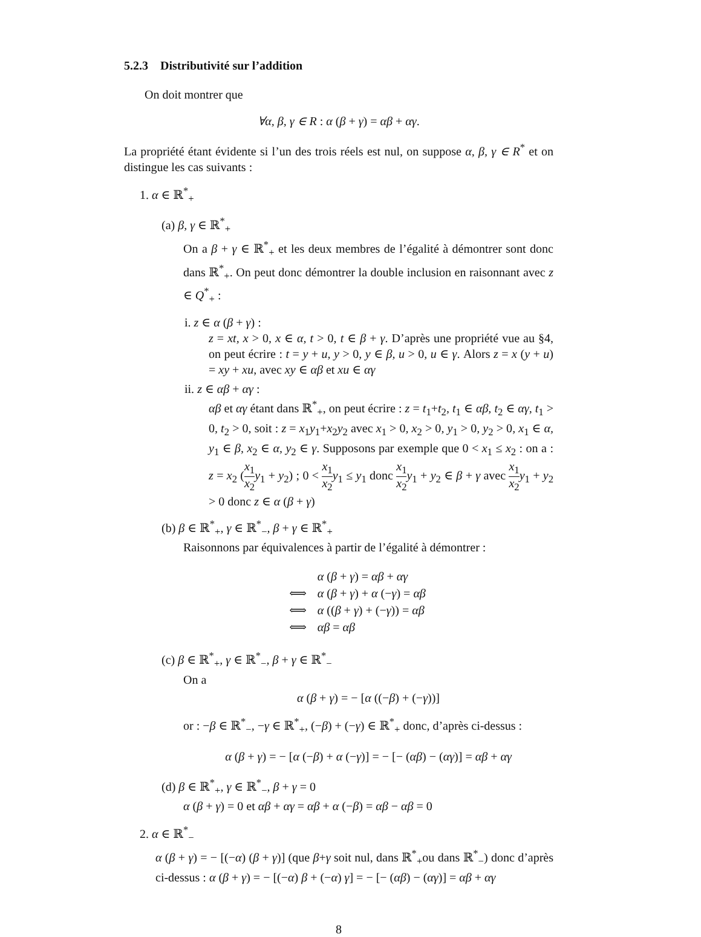5.2.3 Distributivité sur l’addition
On doit montrer que
∀α, β, γ ∈ R : α (β + γ) = αβ + αγ.
La propriété étant évidente si l’un des trois réels est nul, on suppose α, β, γ ∈ R<sup>*</sup> et on distingue les cas suivants :
1. α ∈ ℝ<sup>*</sup><sub>+</sub>
(a) β, γ ∈ ℝ<sup>*</sup><sub>+</sub>
On a β + γ ∈ ℝ<sup>*</sup><sub>+</sub> et les deux membres de l’égalité à démontrer sont donc dans ℝ<sup>*</sup><sub>+</sub>. On peut donc démontrer la double inclusion en raisonnant avec z ∈ Q<sup>*</sup><sub>+</sub> :
i. z ∈ α (β + γ) :
z = xt, x > 0, x ∈ α, t > 0, t ∈ β + γ. D’après une propriété vue au §4, on peut écrire : t = y + u, y > 0, y ∈ β, u > 0, u ∈ γ. Alors z = x (y + u) = xy + xu, avec xy ∈ αβ et xu ∈ αγ
ii. z ∈ αβ + αγ :
αβ et αγ étant dans ℝ<sup>*</sup><sub>+</sub>, on peut écrire : z = t<sub>1</sub>+t<sub>2</sub>, t<sub>1</sub> ∈ αβ, t<sub>2</sub> ∈ αγ, t<sub>1</sub> > 0, t<sub>2</sub> > 0, soit : z = x<sub>1</sub>y<sub>1</sub>+x<sub>2</sub>y<sub>2</sub> avec x<sub>1</sub> > 0, x<sub>2</sub> > 0, y<sub>1</sub> > 0, y<sub>2</sub> > 0, x<sub>1</sub> ∈ α, y<sub>1</sub> ∈ β, x<sub>2</sub> ∈ α, y<sub>2</sub> ∈ γ. Supposons par exemple que 0 < x<sub>1</sub> ≤ x<sub>2</sub> : on a : z = x<sub>2</sub> (x<sub>1</sub> x<sub>2</sub> y<sub>1</sub> + y<sub>2</sub>) ; 0 < x<sub>1</sub> x<sub>2</sub> y<sub>1</sub> ≤ y<sub>1</sub> donc x<sub>1</sub> x<sub>2</sub> y<sub>1</sub> + y<sub>2</sub> ∈ β + γ avec x<sub>1</sub> x<sub>2</sub> y<sub>1</sub> + y<sub>2</sub> > 0 donc z ∈ α (β + γ)
(b) β ∈ ℝ<sup>*</sup><sub>+</sub>, γ ∈ ℝ<sup>*</sup><sub>−</sub>, β + γ ∈ ℝ<sup>*</sup><sub>+</sub>
Raisonnons par équivalences à partir de l’égalité à démontrer :
| | α ( β + γ ) = αβ + αγ |
| ⟺ | α ( β + γ ) + α (− γ ) = αβ |
| ⟺ | α (( β + γ ) + (− γ )) = αβ |
| ⟺ | αβ = αβ |
(c) β ∈ ℝ<sup>*</sup><sub>+</sub>, γ ∈ ℝ<sup>*</sup><sub>−</sub>, β + γ ∈ ℝ<sup>*</sup><sub>−</sub>
On a
α (β + γ) = − [α ((−β) + (−γ))]
or : −β ∈ ℝ<sup>*</sup><sub>−</sub>, −γ ∈ ℝ<sup>*</sup><sub>+</sub>, (−β) + (−γ) ∈ ℝ<sup>*</sup><sub>+</sub> donc, d’après ci-dessus :
α (β + γ) = − [α (−β) + α (−γ)] = − [− (αβ) − (αγ)] = αβ + αγ
(d) β ∈ ℝ<sup>*</sup><sub>+</sub>, γ ∈ ℝ<sup>*</sup><sub>−</sub>, β + γ = 0
α (β + γ) = 0 et αβ + αγ = αβ + α (−β) = αβ − αβ = 0
2. α ∈ ℝ<sup>*</sup><sub>−</sub>
α (β + γ) = − [(−α) (β + γ)] (que β+γ soit nul, dans ℝ<sup>*</sup><sub>+</sub>ou dans ℝ<sup>*</sup><sub>−</sub>) donc d’après ci-dessus : α (β + γ) = − [(−α) β + (−α) γ] = − [− (αβ) − (αγ)] = αβ + αγ
8